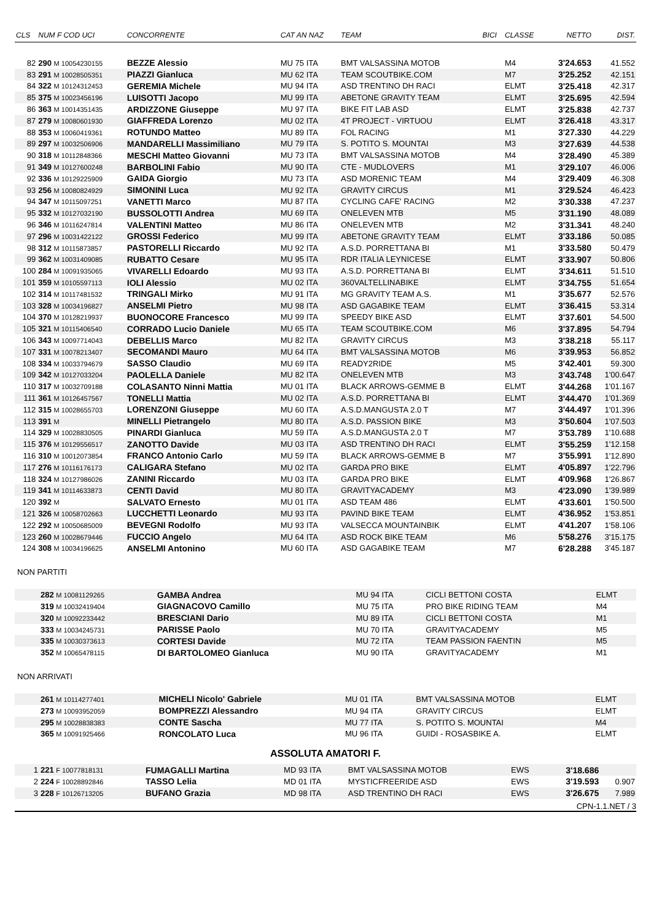| CLS | NUM F COD UCI | CONCORRENTE | CAT AN NAZ | TEAM | BICI | CLASSE | NETTO | DIST. |
| --- | --- | --- | --- | --- | --- | --- | --- | --- |
| 82 | 290 M 10054230155 | BEZZE Alessio | MU 75 ITA | BMT VALSASSINA MOTOB | | M4 | 3'24.653 | 41.552 |
| 83 | 291 M 10028505351 | PIAZZI Gianluca | MU 62 ITA | TEAM SCOUTBIKE.COM | | M7 | 3'25.252 | 42.151 |
| 84 | 322 M 10124312453 | GEREMIA Michele | MU 94 ITA | ASD TRENTINO DH RACI | | ELMT | 3'25.418 | 42.317 |
| 85 | 375 M 10023456196 | LUISOTTI Jacopo | MU 99 ITA | ABETONE GRAVITY TEAM | | ELMT | 3'25.695 | 42.594 |
| 86 | 363 M 10014351435 | ARDIZZONE Giuseppe | MU 97 ITA | BIKE FIT LAB ASD | | ELMT | 3'25.838 | 42.737 |
| 87 | 279 M 10080601930 | GIAFFREDA Lorenzo | MU 02 ITA | 4T PROJECT - VIRTUOU | | ELMT | 3'26.418 | 43.317 |
| 88 | 353 M 10060419361 | ROTUNDO Matteo | MU 89 ITA | FOL RACING | | M1 | 3'27.330 | 44.229 |
| 89 | 297 M 10032506906 | MANDARELLI Massimiliano | MU 79 ITA | S. POTITO S. MOUNTAI | | M3 | 3'27.639 | 44.538 |
| 90 | 318 M 10112848366 | MESCHI Matteo Giovanni | MU 73 ITA | BMT VALSASSINA MOTOB | | M4 | 3'28.490 | 45.389 |
| 91 | 349 M 10127600248 | BARBOLINI Fabio | MU 90 ITA | CTE - MUDLOVERS | | M1 | 3'29.107 | 46.006 |
| 92 | 336 M 10129225909 | GAIDA Giorgio | MU 73 ITA | ASD MORENIC TEAM | | M4 | 3'29.409 | 46.308 |
| 93 | 256 M 10080824929 | SIMONINI Luca | MU 92 ITA | GRAVITY CIRCUS | | M1 | 3'29.524 | 46.423 |
| 94 | 347 M 10115097251 | VANETTI Marco | MU 87 ITA | CYCLING CAFE' RACING | | M2 | 3'30.338 | 47.237 |
| 95 | 332 M 10127032190 | BUSSOLOTTI Andrea | MU 69 ITA | ONELEVEN MTB | | M5 | 3'31.190 | 48.089 |
| 96 | 346 M 10116247814 | VALENTINI Matteo | MU 86 ITA | ONELEVEN MTB | | M2 | 3'31.341 | 48.240 |
| 97 | 296 M 10031422122 | GROSSI Federico | MU 99 ITA | ABETONE GRAVITY TEAM | | ELMT | 3'33.186 | 50.085 |
| 98 | 312 M 10115873857 | PASTORELLI Riccardo | MU 92 ITA | A.S.D. PORRETTANA BI | | M1 | 3'33.580 | 50.479 |
| 99 | 362 M 10031409085 | RUBATTO Cesare | MU 95 ITA | RDR ITALIA LEYNICESE | | ELMT | 3'33.907 | 50.806 |
| 100 | 284 M 10091935065 | VIVARELLI Edoardo | MU 93 ITA | A.S.D. PORRETTANA BI | | ELMT | 3'34.611 | 51.510 |
| 101 | 359 M 10105597113 | IOLI Alessio | MU 02 ITA | 360VALTELLINABIKE | | ELMT | 3'34.755 | 51.654 |
| 102 | 314 M 10117481532 | TRINGALI Mirko | MU 91 ITA | MG GRAVITY TEAM A.S. | | M1 | 3'35.677 | 52.576 |
| 103 | 328 M 10034196827 | ANSELMI Pietro | MU 98 ITA | ASD GAGABIKE TEAM | | ELMT | 3'36.415 | 53.314 |
| 104 | 370 M 10128219937 | BUONOCORE Francesco | MU 99 ITA | SPEEDY BIKE ASD | | ELMT | 3'37.601 | 54.500 |
| 105 | 321 M 10115406540 | CORRADO Lucio Daniele | MU 65 ITA | TEAM SCOUTBIKE.COM | | M6 | 3'37.895 | 54.794 |
| 106 | 343 M 10097714043 | DEBELLIS Marco | MU 82 ITA | GRAVITY CIRCUS | | M3 | 3'38.218 | 55.117 |
| 107 | 331 M 10078213407 | SECOMANDI Mauro | MU 64 ITA | BMT VALSASSINA MOTOB | | M6 | 3'39.953 | 56.852 |
| 108 | 334 M 10033794679 | SASSO Claudio | MU 69 ITA | READY2RIDE | | M5 | 3'42.401 | 59.300 |
| 109 | 342 M 10127033204 | PAOLELLA Daniele | MU 82 ITA | ONELEVEN MTB | | M3 | 3'43.748 | 1'00.647 |
| 110 | 317 M 10032709188 | COLASANTO Ninni Mattia | MU 01 ITA | BLACK ARROWS-GEMME B | | ELMT | 3'44.268 | 1'01.167 |
| 111 | 361 M 10126457567 | TONELLI Mattia | MU 02 ITA | A.S.D. PORRETTANA BI | | ELMT | 3'44.470 | 1'01.369 |
| 112 | 315 M 10028655703 | LORENZONI Giuseppe | MU 60 ITA | A.S.D.MANGUSTA 2.0 T | | M7 | 3'44.497 | 1'01.396 |
| 113 | 391 M | MINELLI Pietrangelo | MU 80 ITA | A.S.D. PASSION BIKE | | M3 | 3'50.604 | 1'07.503 |
| 114 | 329 M 10028830505 | PINARDI Gianluca | MU 59 ITA | A.S.D.MANGUSTA 2.0 T | | M7 | 3'53.789 | 1'10.688 |
| 115 | 376 M 10129556517 | ZANOTTO Davide | MU 03 ITA | ASD TRENTINO DH RACI | | ELMT | 3'55.259 | 1'12.158 |
| 116 | 310 M 10012073854 | FRANCO Antonio Carlo | MU 59 ITA | BLACK ARROWS-GEMME B | | M7 | 3'55.991 | 1'12.890 |
| 117 | 276 M 10116176173 | CALIGARA Stefano | MU 02 ITA | GARDA PRO BIKE | | ELMT | 4'05.897 | 1'22.796 |
| 118 | 324 M 10127986026 | ZANINI Riccardo | MU 03 ITA | GARDA PRO BIKE | | ELMT | 4'09.968 | 1'26.867 |
| 119 | 341 M 10114633873 | CENTI David | MU 80 ITA | GRAVITYACADEMY | | M3 | 4'23.090 | 1'39.989 |
| 120 | 392 M | SALVATO Ernesto | MU 01 ITA | ASD TEAM 486 | | ELMT | 4'33.601 | 1'50.500 |
| 121 | 326 M 10058702663 | LUCCHETTI Leonardo | MU 93 ITA | PAVIND BIKE TEAM | | ELMT | 4'36.952 | 1'53.851 |
| 122 | 292 M 10050685009 | BEVEGNI Rodolfo | MU 93 ITA | VALSECCA MOUNTAINBIK | | ELMT | 4'41.207 | 1'58.106 |
| 123 | 260 M 10028679446 | FUCCIO Angelo | MU 64 ITA | ASD ROCK BIKE TEAM | | M6 | 5'58.276 | 3'15.175 |
| 124 | 308 M 10034196625 | ANSELMI Antonino | MU 60 ITA | ASD GAGABIKE TEAM | | M7 | 6'28.288 | 3'45.187 |
NON PARTITI
| | 282 M 10081129265 | GAMBA Andrea | MU 94 ITA | CICLI BETTONI COSTA | ELMT |
| | 319 M 10032419404 | GIAGNACOVO Camillo | MU 75 ITA | PRO BIKE RIDING TEAM | M4 |
| | 320 M 10092233442 | BRESCIANI Dario | MU 89 ITA | CICLI BETTONI COSTA | M1 |
| | 333 M 10034245731 | PARISSE Paolo | MU 70 ITA | GRAVITYACADEMY | M5 |
| | 335 M 10030373613 | CORTESI Davide | MU 72 ITA | TEAM PASSION FAENTIN | M5 |
| | 352 M 10065478115 | DI BARTOLOMEO Gianluca | MU 90 ITA | GRAVITYACADEMY | M1 |
NON ARRIVATI
| | 261 M 10114277401 | MICHELI Nicolo' Gabriele | MU 01 ITA | BMT VALSASSINA MOTOB | ELMT |
| | 273 M 10093952059 | BOMPREZZI Alessandro | MU 94 ITA | GRAVITY CIRCUS | ELMT |
| | 295 M 10028838383 | CONTE Sascha | MU 77 ITA | S. POTITO S. MOUNTAI | M4 |
| | 365 M 10091925466 | RONCOLATO Luca | MU 96 ITA | GUIDI - ROSASBIKE A. | ELMT |
ASSOLUTA AMATORI F.
| 1 | 221 F 10077818131 | FUMAGALLI Martina | MD 93 ITA | BMT VALSASSINA MOTOB | EWS | 3'18.686 | |
| 2 | 224 F 10028892846 | TASSO Lelia | MD 01 ITA | MYSTICFREERIDE ASD | EWS | 3'19.593 | 0.907 |
| 3 | 228 F 10126713205 | BUFANO Grazia | MD 98 ITA | ASD TRENTINO DH RACI | EWS | 3'26.675 | 7.989 |
CPN-1.1.NET / 3